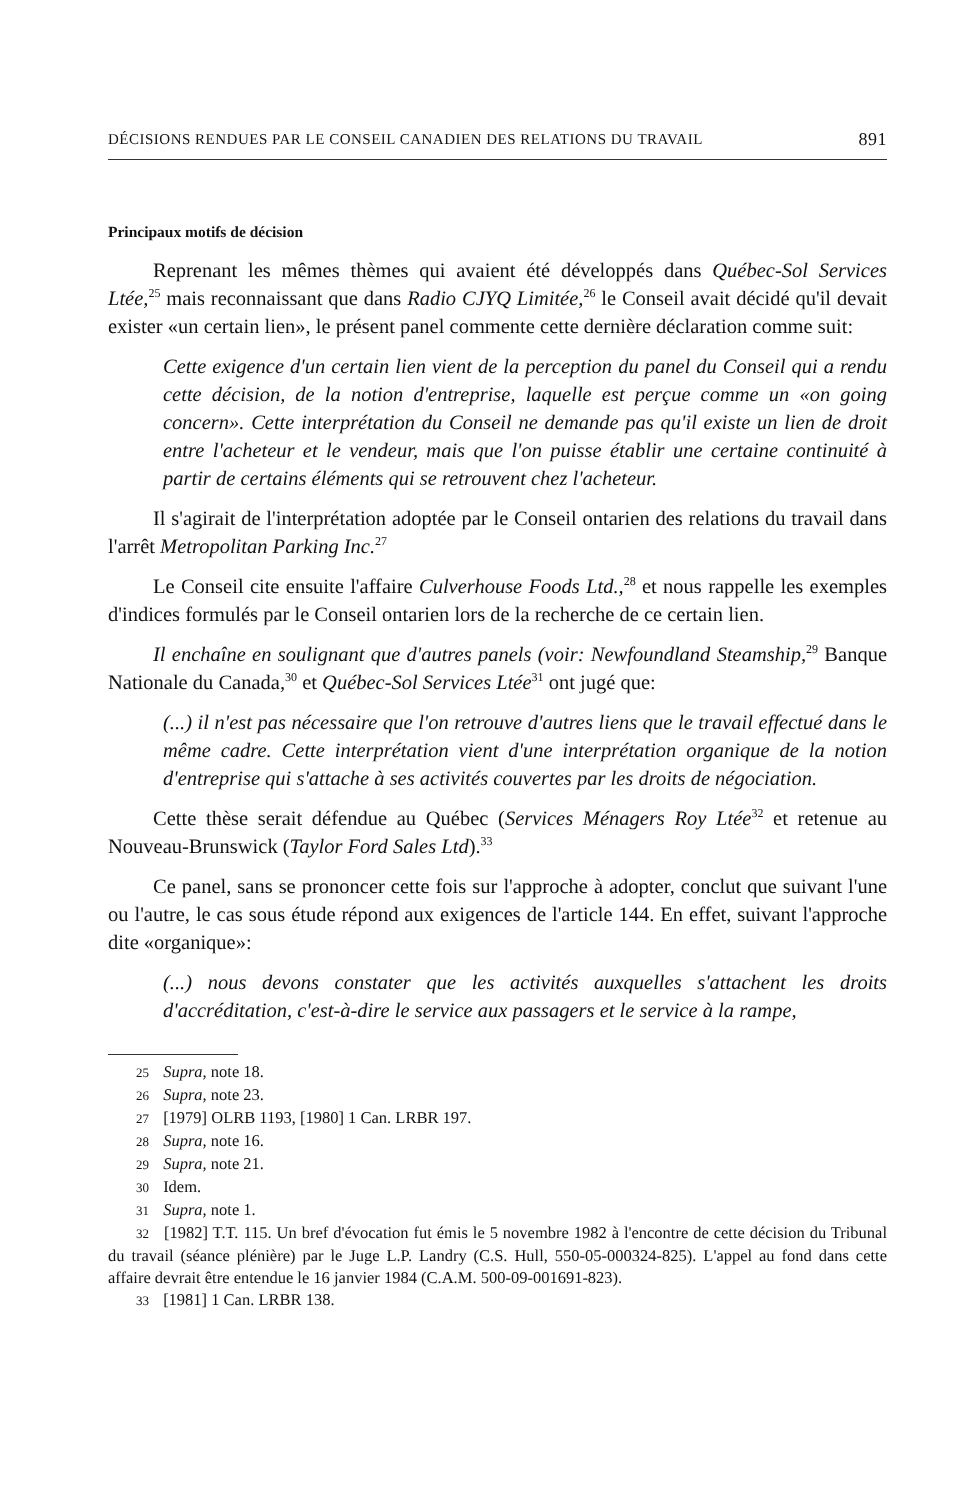DÉCISIONS RENDUES PAR LE CONSEIL CANADIEN DES RELATIONS DU TRAVAIL 891
Principaux motifs de décision
Reprenant les mêmes thèmes qui avaient été développés dans Québec-Sol Services Ltée,<sup>25</sup> mais reconnaissant que dans Radio CJYQ Limitée,<sup>26</sup> le Conseil avait décidé qu'il devait exister «un certain lien», le présent panel commente cette dernière déclaration comme suit:
Cette exigence d'un certain lien vient de la perception du panel du Conseil qui a rendu cette décision, de la notion d'entreprise, laquelle est perçue comme un «on going concern». Cette interprétation du Conseil ne demande pas qu'il existe un lien de droit entre l'acheteur et le vendeur, mais que l'on puisse établir une certaine continuité à partir de certains éléments qui se retrouvent chez l'acheteur.
Il s'agirait de l'interprétation adoptée par le Conseil ontarien des relations du travail dans l'arrêt Metropolitan Parking Inc.<sup>27</sup>
Le Conseil cite ensuite l'affaire Culverhouse Foods Ltd.,<sup>28</sup> et nous rappelle les exemples d'indices formulés par le Conseil ontarien lors de la recherche de ce certain lien.
Il enchaîne en soulignant que d'autres panels (voir: Newfoundland Steamship,<sup>29</sup> Banque Nationale du Canada,<sup>30</sup> et Québec-Sol Services Ltée<sup>31</sup> ont jugé que:
(...) il n'est pas nécessaire que l'on retrouve d'autres liens que le travail effectué dans le même cadre. Cette interprétation vient d'une interprétation organique de la notion d'entreprise qui s'attache à ses activités couvertes par les droits de négociation.
Cette thèse serait défendue au Québec (Services Ménagers Roy Ltée<sup>32</sup> et retenue au Nouveau-Brunswick (Taylor Ford Sales Ltd).<sup>33</sup>
Ce panel, sans se prononcer cette fois sur l'approche à adopter, conclut que suivant l'une ou l'autre, le cas sous étude répond aux exigences de l'article 144. En effet, suivant l'approche dite «organique»:
(...) nous devons constater que les activités auxquelles s'attachent les droits d'accréditation, c'est-à-dire le service aux passagers et le service à la rampe,
25 Supra, note 18.
26 Supra, note 23.
27 [1979] OLRB 1193, [1980] 1 Can. LRBR 197.
28 Supra, note 16.
29 Supra, note 21.
30 Idem.
31 Supra, note 1.
32 [1982] T.T. 115. Un bref d'évocation fut émis le 5 novembre 1982 à l'encontre de cette décision du Tribunal du travail (séance plénière) par le Juge L.P. Landry (C.S. Hull, 550-05-000324-825). L'appel au fond dans cette affaire devrait être entendue le 16 janvier 1984 (C.A.M. 500-09-001691-823).
33 [1981] 1 Can. LRBR 138.